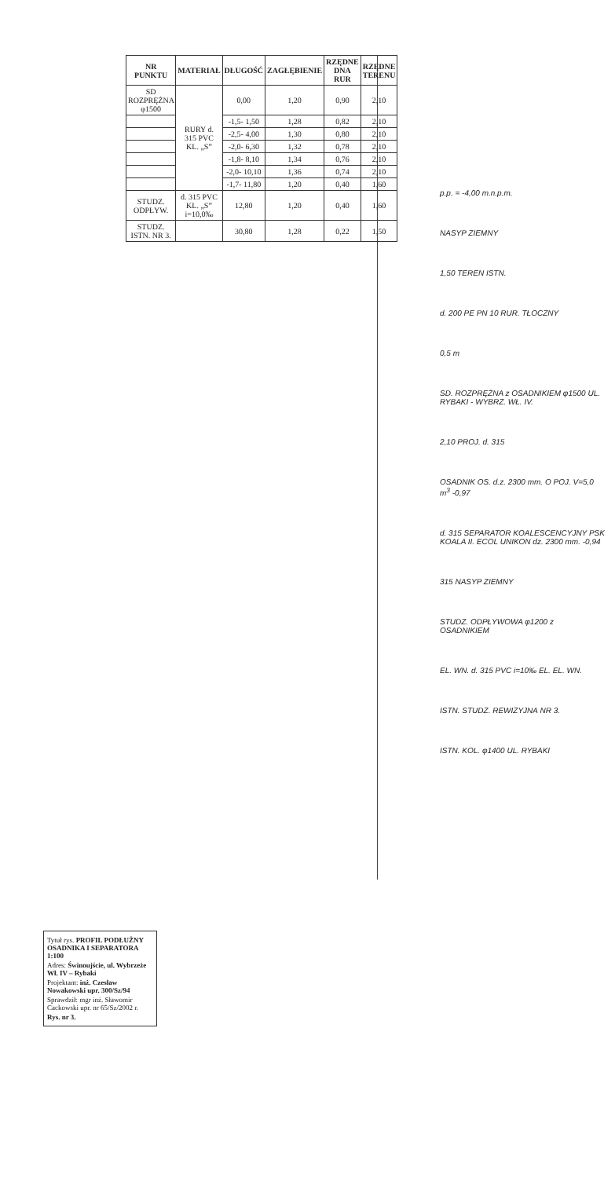| NR PUNKTU | MATERIAŁ | DŁUGOŚĆ | ZAGŁĘBIENIE | RZĘDNE DNA RUR | RZĘDNE TERENU |
| --- | --- | --- | --- | --- | --- |
| SD ROZPRĘŻNA φ1500 | RURY d. 315 PVC KL. „S” | 0,00 | 1,20 | 0,90 | 2,10 |
| | | -1,5- 1,50 | 1,28 | 0,82 | 2,10 |
| | | -2,5- 4,00 | 1,30 | 0,80 | 2,10 |
| | | -2,0- 6,30 | 1,32 | 0,78 | 2,10 |
| | | -1,8- 8,10 | 1,34 | 0,76 | 2,10 |
| | | -2,0- 10,10 | 1,36 | 0,74 | 2,10 |
| | | -1,7- 11,80 | 1,20 | 0,40 | 1,60 |
| STUDZ. ODPŁYW. | d. 315 PVC KL. „S” i=10,0‰ | 12,80 | 1,20 | 0,40 | 1,60 |
| STUDZ. ISTN. NR 3. | | 30,80 | 1,28 | 0,22 | 1,50 |
p.p. = -4,00 m.n.p.m.
NASYP ZIEMNY
1,50 TEREN ISTN.
d. 200 PE PN 10 RUR. TŁOCZNY
0,5 m
SD. ROZPRĘŻNA z OSADNIKIEM φ1500 UL. RYBAKI - WYBRZ. WŁ. IV.
2,10 PROJ. d. 315
OSADNIK OS. d.z. 2300 mm. O POJ. V=5,0 m<sup>3</sup> -0,97
d. 315 SEPARATOR KOALESCENCYJNY PSK KOALA II. ECOL UNIKON dz. 2300 mm. -0,94
315 NASYP ZIEMNY
STUDZ. ODPŁYWOWA φ1200 z OSADNIKIEM
EL. WN. d. 315 PVC i=10‰ EL. EL. WN.
ISTN. STUDZ. REWIZYJNA NR 3.
ISTN. KOL. φ1400 UL. RYBAKI
Tytuł rys. PROFIL PODŁUŻNY OSADNIKA I SEPARATORA 1:100
Adres: Świnoujście, ul. Wybrzeże Wł. IV – Rybaki
Projektant: inż. Czesław Nowakowski upr. 300/Sz/94
Sprawdził: mgr inż. Sławomir Cackowski upr. nr 65/Sz/2002 r.
Rys. nr 3.